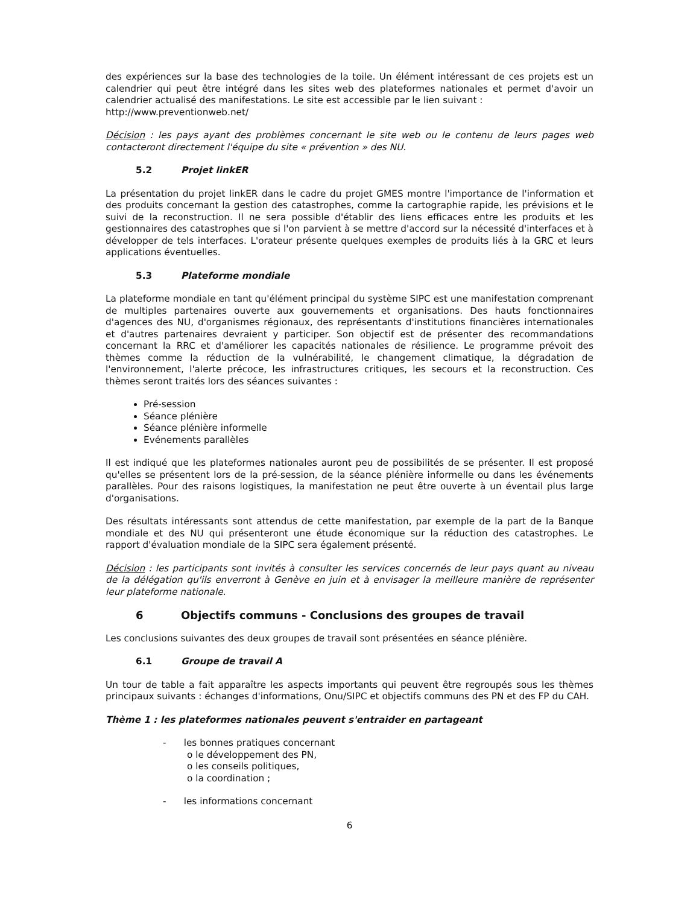des expériences sur la base des technologies de la toile. Un élément intéressant de ces projets est un calendrier qui peut être intégré dans les sites web des plateformes nationales et permet d'avoir un calendrier actualisé des manifestations. Le site est accessible par le lien suivant :
http://www.preventionweb.net/
Décision : les pays ayant des problèmes concernant le site web ou le contenu de leurs pages web contacteront directement l'équipe du site « prévention » des NU.
5.2 Projet linkER
La présentation du projet linkER dans le cadre du projet GMES montre l'importance de l'information et des produits concernant la gestion des catastrophes, comme la cartographie rapide, les prévisions et le suivi de la reconstruction. Il ne sera possible d'établir des liens efficaces entre les produits et les gestionnaires des catastrophes que si l'on parvient à se mettre d'accord sur la nécessité d'interfaces et à développer de tels interfaces. L'orateur présente quelques exemples de produits liés à la GRC et leurs applications éventuelles.
5.3 Plateforme mondiale
La plateforme mondiale en tant qu'élément principal du système SIPC est une manifestation comprenant de multiples partenaires ouverte aux gouvernements et organisations. Des hauts fonctionnaires d'agences des NU, d'organismes régionaux, des représentants d'institutions financières internationales et d'autres partenaires devraient y participer. Son objectif est de présenter des recommandations concernant la RRC et d'améliorer les capacités nationales de résilience. Le programme prévoit des thèmes comme la réduction de la vulnérabilité, le changement climatique, la dégradation de l'environnement, l'alerte précoce, les infrastructures critiques, les secours et la reconstruction. Ces thèmes seront traités lors des séances suivantes :
Pré-session
Séance plénière
Séance plénière informelle
Evénements parallèles
Il est indiqué que les plateformes nationales auront peu de possibilités de se présenter. Il est proposé qu'elles se présentent lors de la pré-session, de la séance plénière informelle ou dans les événements parallèles. Pour des raisons logistiques, la manifestation ne peut être ouverte à un éventail plus large d'organisations.
Des résultats intéressants sont attendus de cette manifestation, par exemple de la part de la Banque mondiale et des NU qui présenteront une étude économique sur la réduction des catastrophes. Le rapport d'évaluation mondiale de la SIPC sera également présenté.
Décision : les participants sont invités à consulter les services concernés de leur pays quant au niveau de la délégation qu'ils enverront à Genève en juin et à envisager la meilleure manière de représenter leur plateforme nationale.
6 Objectifs communs - Conclusions des groupes de travail
Les conclusions suivantes des deux groupes de travail sont présentées en séance plénière.
6.1 Groupe de travail A
Un tour de table a fait apparaître les aspects importants qui peuvent être regroupés sous les thèmes principaux suivants : échanges d'informations, Onu/SIPC et objectifs communs des PN et des FP du CAH.
Thème 1 : les plateformes nationales peuvent s'entraider en partageant
- les bonnes pratiques concernant
o le développement des PN,
o les conseils politiques,
o la coordination ;
- les informations concernant
6